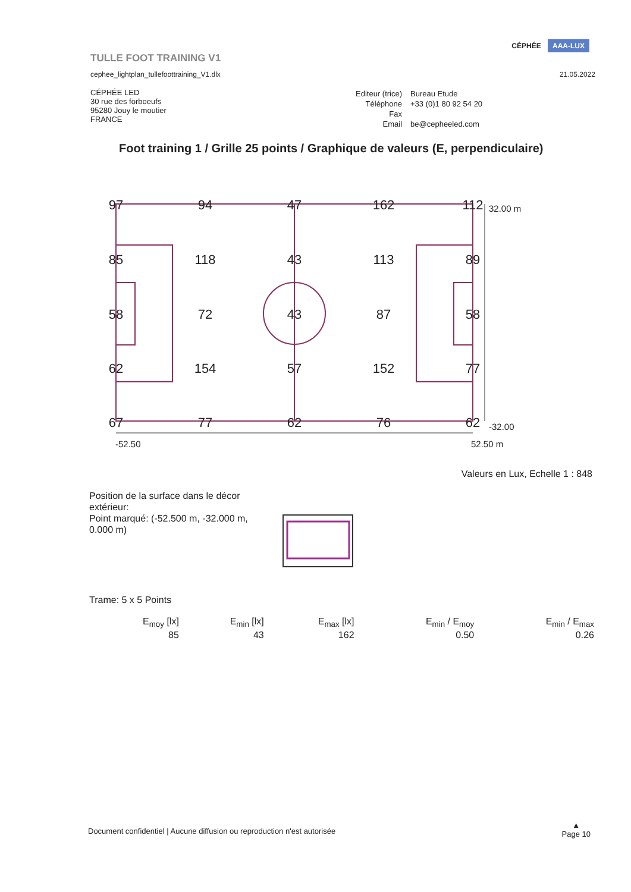TULLE FOOT TRAINING V1
cephee_lightplan_tullefoottraining_V1.dlx
CÉPHÉE AAA-LUX
21.05.2022
CÉPHÉE LED
30 rue des forboeufs
95280 Jouy le moutier
FRANCE
| Editeur (trice) | Bureau Etude |
| Téléphone | +33 (0)1 80 92 54 20 |
| Fax | |
| Email | be@cepheeled.com |
Foot training 1 / Grille 25 points / Graphique de valeurs (E, perpendiculaire)
97
94
47
162
112
85
118
43
113
89
58
72
43
87
58
62
154
57
152
77
67
77
62
76
62
32.00 m
-32.00
-52.50
52.50 m
Valeurs en Lux, Echelle 1 : 848
Position de la surface dans le décor extérieur:
Point marqué: (-52.500 m, -32.000 m, 0.000 m)
Trame: 5 x 5 Points
| E<sub>moy</sub> [lx] | E<sub>min</sub> [lx] | E<sub>max</sub> [lx] | E<sub>min</sub> / E<sub>moy</sub> | E<sub>min</sub> / E<sub>max</sub> |
| --- | --- | --- | --- | --- |
| 85 | 43 | 162 | 0.50 | 0.26 |
Document confidentiel | Aucune diffusion ou reproduction n'est autorisée
▲
Page 10